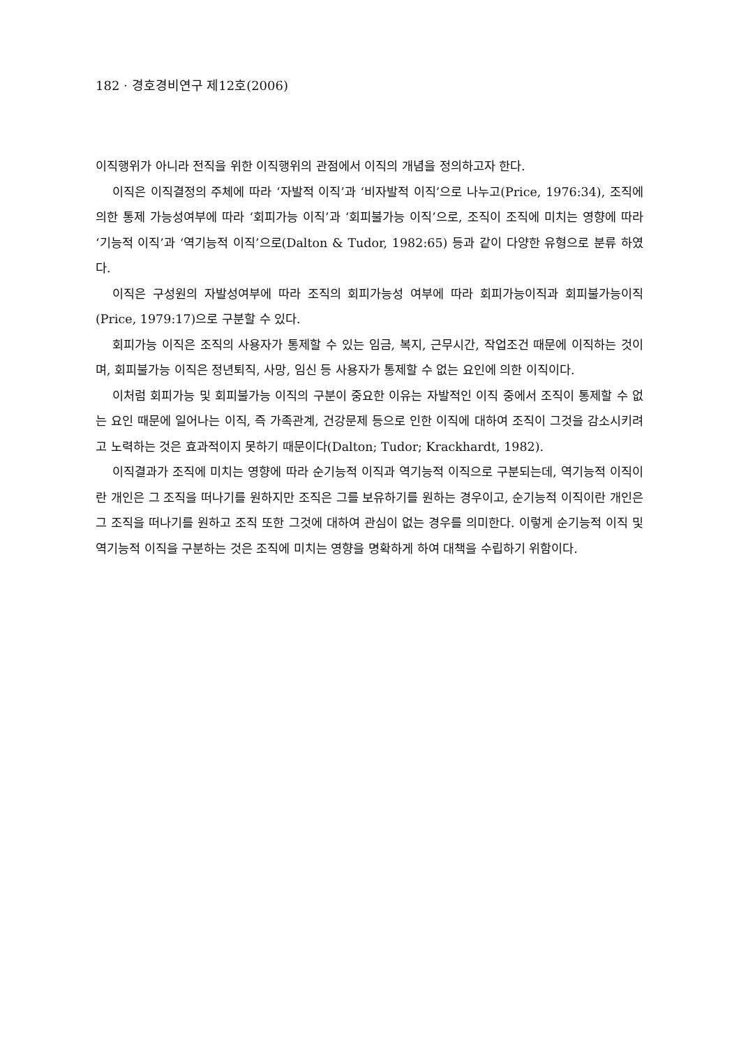182 · 경호경비연구 제12호(2006)
이직행위가 아니라 전직을 위한 이직행위의 관점에서 이직의 개념을 정의하고자 한다.
이직은 이직결정의 주체에 따라 ‘자발적 이직’과 ‘비자발적 이직’으로 나누고(Price, 1976:34), 조직에 의한 통제 가능성여부에 따라 ‘회피가능 이직’과 ‘회피불가능 이직’으로, 조직이 조직에 미치는 영향에 따라 ‘기능적 이직’과 ‘역기능적 이직’으로(Dalton & Tudor, 1982:65) 등과 같이 다양한 유형으로 분류 하였다.
이직은 구성원의 자발성여부에 따라 조직의 회피가능성 여부에 따라 회피가능이직과 회피불가능이직(Price, 1979:17)으로 구분할 수 있다.
회피가능 이직은 조직의 사용자가 통제할 수 있는 임금, 복지, 근무시간, 작업조건 때문에 이직하는 것이며, 회피불가능 이직은 정년퇴직, 사망, 임신 등 사용자가 통제할 수 없는 요인에 의한 이직이다.
이처럼 회피가능 및 회피불가능 이직의 구분이 중요한 이유는 자발적인 이직 중에서 조직이 통제할 수 없는 요인 때문에 일어나는 이직, 즉 가족관계, 건강문제 등으로 인한 이직에 대하여 조직이 그것을 감소시키려고 노력하는 것은 효과적이지 못하기 때문이다(Dalton; Tudor; Krackhardt, 1982).
이직결과가 조직에 미치는 영향에 따라 순기능적 이직과 역기능적 이직으로 구분되는데, 역기능적 이직이란 개인은 그 조직을 떠나기를 원하지만 조직은 그를 보유하기를 원하는 경우이고, 순기능적 이직이란 개인은 그 조직을 떠나기를 원하고 조직 또한 그것에 대하여 관심이 없는 경우를 의미한다. 이렇게 순기능적 이직 및 역기능적 이직을 구분하는 것은 조직에 미치는 영향을 명확하게 하여 대책을 수립하기 위함이다.